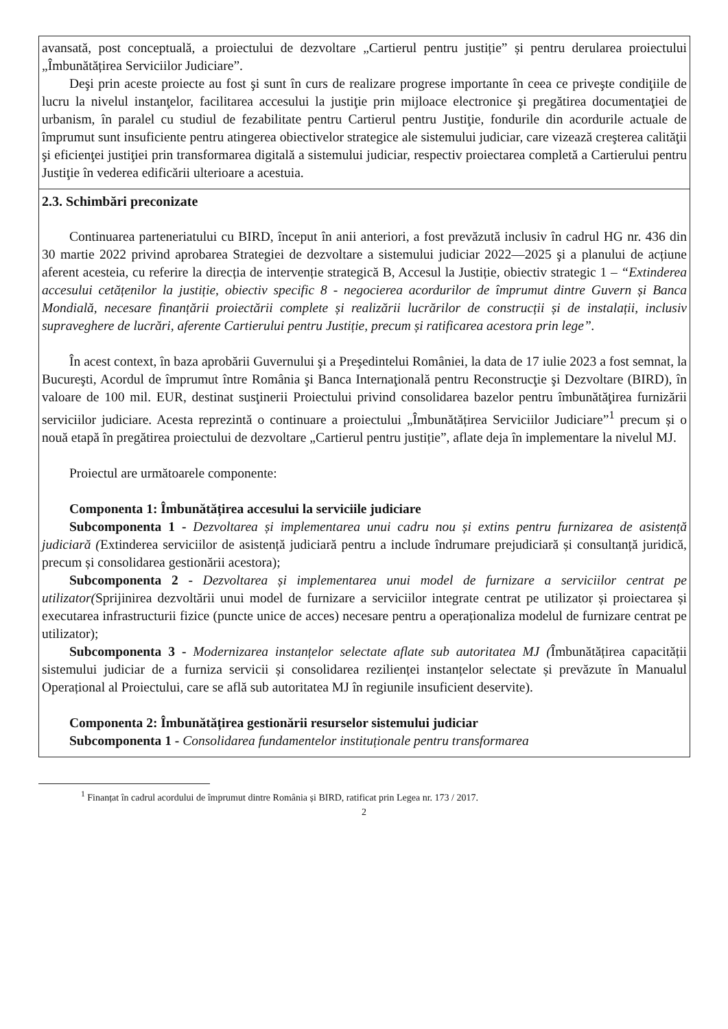| avansată, post conceptuală, a proiectului de dezvoltare „Cartierul pentru justiție” și pentru derularea proiectului „Îmbunătățirea Serviciilor Judiciare”. Deşi prin aceste proiecte au fost şi sunt în curs de realizare progrese importante în ceea ce priveşte condiţiile de lucru la nivelul instanţelor, facilitarea accesului la justiţie prin mijloace electronice şi pregătirea documentaţiei de urbanism, în paralel cu studiul de fezabilitate pentru Cartierul pentru Justiţie, fondurile din acordurile actuale de împrumut sunt insuficiente pentru atingerea obiectivelor strategice ale sistemului judiciar, care vizează creşterea calităţii şi eficienţei justiţiei prin transformarea digitală a sistemului judiciar, respectiv proiectarea completă a Cartierului pentru Justiţie în vederea edificării ulterioare a acestuia. |
| 2.3. Schimbări preconizate Continuarea parteneriatului cu BIRD, început în anii anteriori, a fost prevăzută inclusiv în cadrul HG nr. 436 din 30 martie 2022 privind aprobarea Strategiei de dezvoltare a sistemului judiciar 2022—2025 şi a planului de acțiune aferent acesteia, cu referire la direcția de intervenție strategică B, Accesul la Justiție, obiectiv strategic 1 – “Extinderea accesului cetățenilor la justiție, obiectiv specific 8 - negocierea acordurilor de împrumut dintre Guvern și Banca Mondială, necesare finanțării proiectării complete și realizării lucrărilor de construcții și de instalații, inclusiv supraveghere de lucrări, aferente Cartierului pentru Justiție, precum și ratificarea acestora prin lege”. În acest context, în baza aprobării Guvernului şi a Preşedintelui României, la data de 17 iulie 2023 a fost semnat, la Bucureşti, Acordul de împrumut între România şi Banca Internaţională pentru Reconstrucţie şi Dezvoltare (BIRD), în valoare de 100 mil. EUR, destinat susţinerii Proiectului privind consolidarea bazelor pentru îmbunătăţirea furnizării serviciilor judiciare. Acesta reprezintă o continuare a proiectului „Îmbunătățirea Serviciilor Judiciare”<sup>1</sup> precum și o nouă etapă în pregătirea proiectului de dezvoltare „Cartierul pentru justiție”, aflate deja în implementare la nivelul MJ. Proiectul are următoarele componente: Componenta 1: Îmbunătățirea accesului la serviciile judiciare Subcomponenta 1 - Dezvoltarea și implementarea unui cadru nou și extins pentru furnizarea de asistență judiciară ( Extinderea serviciilor de asistență judiciară pentru a include îndrumare prejudiciară și consultanță juridică, precum și consolidarea gestionării acestora); Subcomponenta 2 - Dezvoltarea și implementarea unui model de furnizare a serviciilor centrat pe utilizator( Sprijinirea dezvoltării unui model de furnizare a serviciilor integrate centrat pe utilizator și proiectarea și executarea infrastructurii fizice (puncte unice de acces) necesare pentru a operaționaliza modelul de furnizare centrat pe utilizator); Subcomponenta 3 - Modernizarea instanțelor selectate aflate sub autoritatea MJ ( Îmbunătățirea capacității sistemului judiciar de a furniza servicii și consolidarea rezilienței instanțelor selectate și prevăzute în Manualul Operațional al Proiectului, care se află sub autoritatea MJ în regiunile insuficient deservite). Componenta 2: Îmbunătățirea gestionării resurselor sistemului judiciar Subcomponenta 1 - Consolidarea fundamentelor instituționale pentru transformarea |
<sup>1</sup> Finanțat în cadrul acordului de împrumut dintre România și BIRD, ratificat prin Legea nr. 173 / 2017.
2